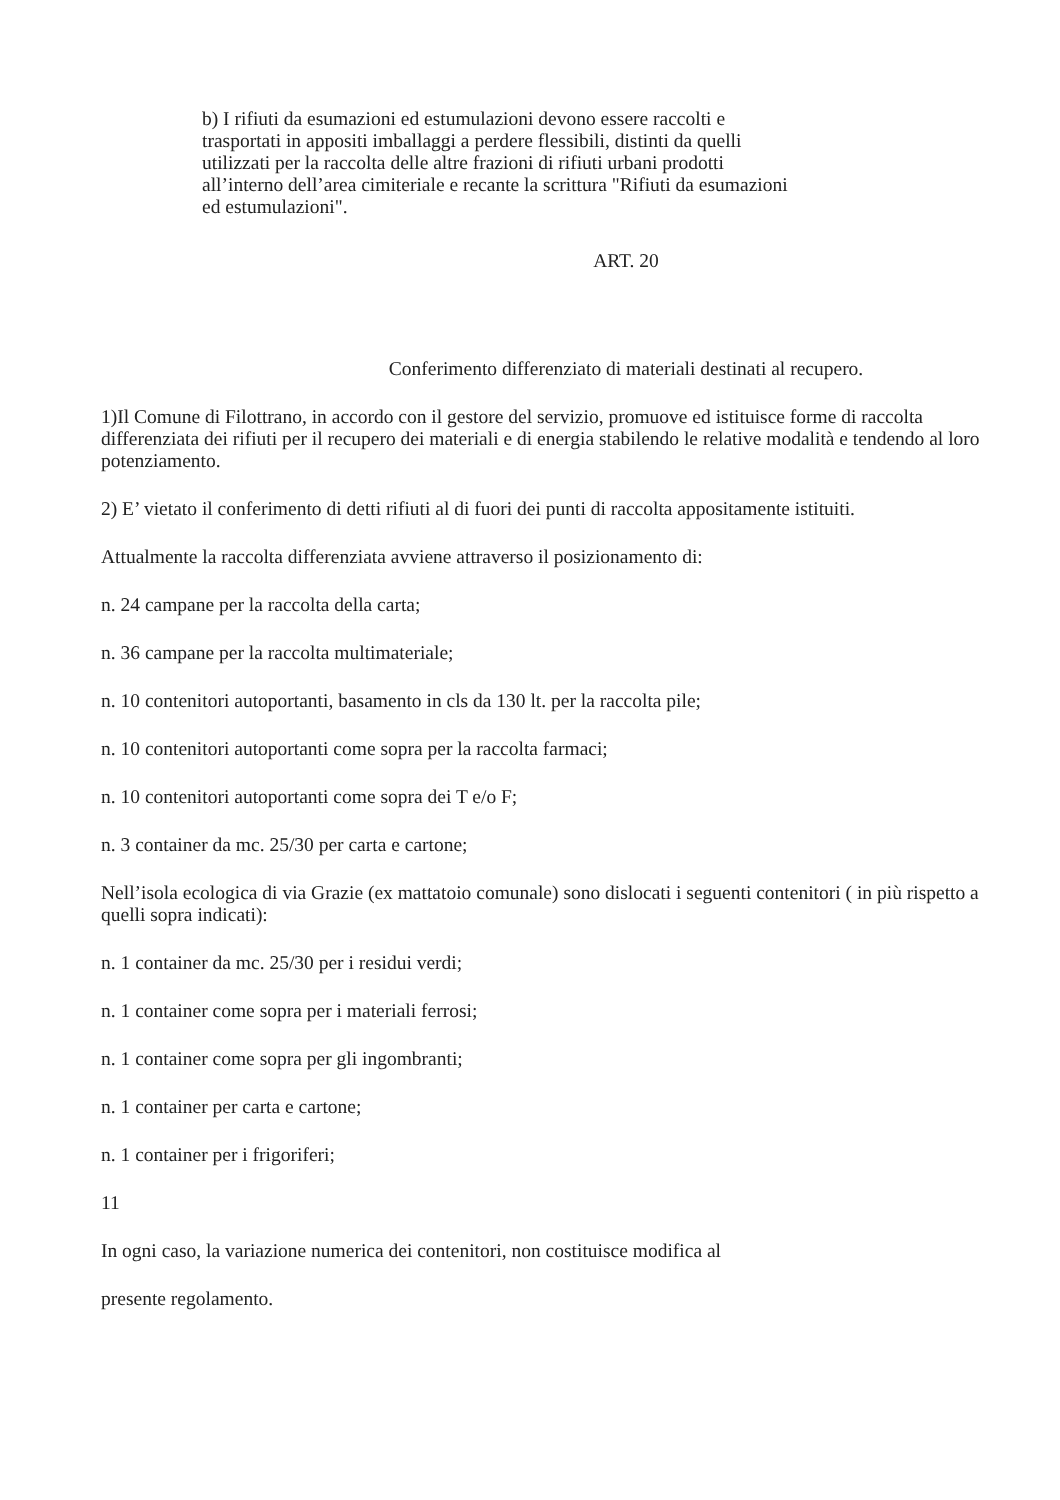b) I rifiuti da esumazioni ed estumulazioni devono essere raccolti e
trasportati in appositi imballaggi a perdere flessibili, distinti da quelli
utilizzati per la raccolta delle altre frazioni di rifiuti urbani prodotti
all’interno dell’area cimiteriale e recante la scrittura "Rifiuti da esumazioni
ed estumulazioni".
ART. 20
Conferimento differenziato di materiali destinati al recupero.
1)Il Comune di Filottrano, in accordo con il gestore del servizio, promuove ed istituisce forme di raccolta differenziata dei rifiuti per il recupero dei materiali e di energia stabilendo le relative modalità e tendendo al loro potenziamento.
2) E’ vietato il conferimento di detti rifiuti al di fuori dei punti di raccolta appositamente istituiti.
Attualmente la raccolta differenziata avviene attraverso il posizionamento di:
n. 24 campane per la raccolta della carta;
n. 36 campane per la raccolta multimateriale;
n. 10 contenitori autoportanti, basamento in cls da 130 lt. per la raccolta pile;
n. 10 contenitori autoportanti come sopra per la raccolta farmaci;
n. 10 contenitori autoportanti come sopra dei T e/o F;
n. 3 container da mc. 25/30 per carta e cartone;
Nell’isola ecologica di via Grazie (ex mattatoio comunale) sono dislocati i seguenti contenitori ( in più rispetto a quelli sopra indicati):
n. 1 container da mc. 25/30 per i residui verdi;
n. 1 container come sopra per i materiali ferrosi;
n. 1 container come sopra per gli ingombranti;
n. 1 container per carta e cartone;
n. 1 container per i frigoriferi;
11
In ogni caso, la variazione numerica dei contenitori, non costituisce modifica al
presente regolamento.